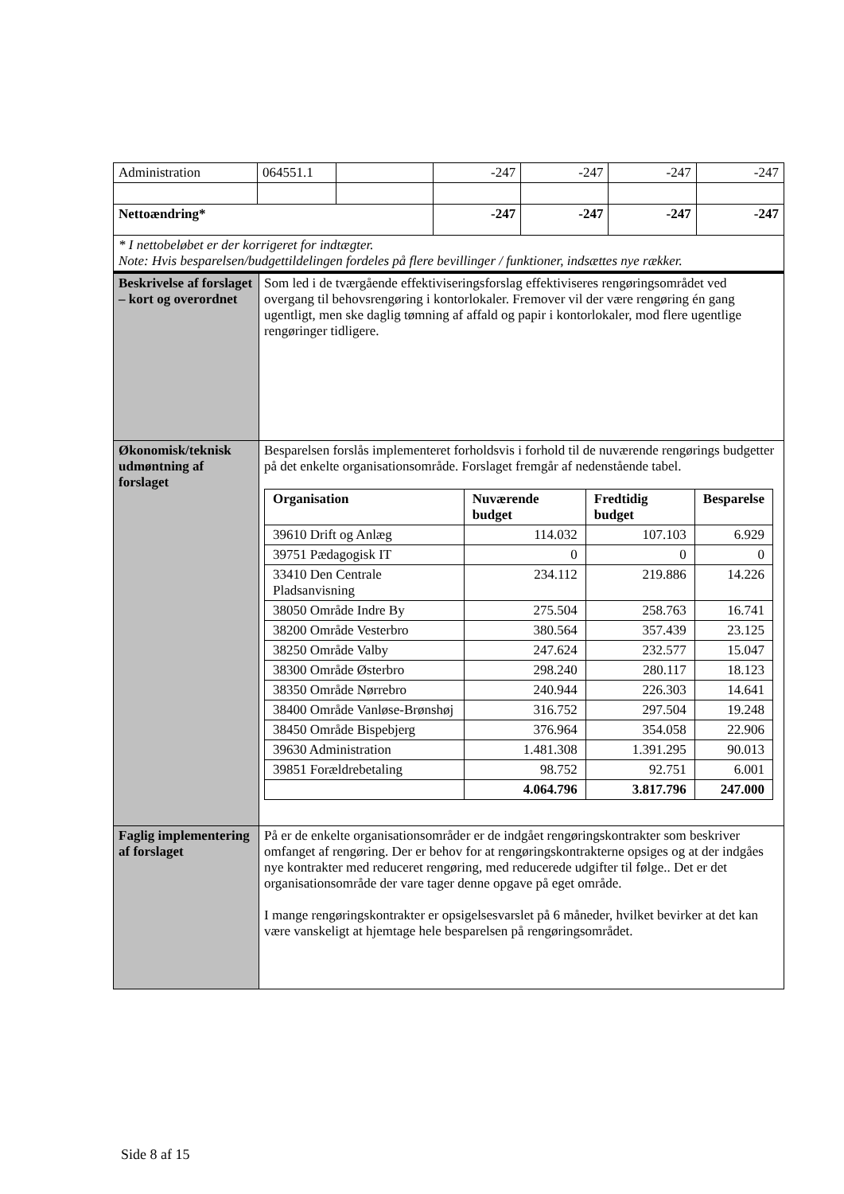| Administration | 064551.1 | | -247 | -247 | -247 | -247 |
| Nettoændring* | | | -247 | -247 | -247 | -247 |
| * I nettobeløbet er der korrigeret for indtægter. Note: Hvis besparelsen/budgettildelingen fordeles på flere bevillinger / funktioner, indsættes nye rækker. | | | | | | |
| Beskrivelse af forslaget – kort og overordnet | Som led i de tværgående effektiviseringsforslag effektiviseres rengøringsområdet ved overgang til behovsrengøring i kontorlokaler. Fremover vil der være rengøring én gang ugentligt, men ske daglig tømning af affald og papir i kontorlokaler, mod flere ugentlige rengøringer tidligere. |
| Økonomisk/teknisk udmøntning af forslaget | Besparelsen forslås implementeret forholdsvis i forhold til de nuværende rengørings budgetter på det enkelte organisationsområde. Forslaget fremgår af nedenstående tabel. / Organisation / Nuværende budget / Fredtidig budget / Besparelse / / --- / --- / --- / --- / / 39610 Drift og Anlæg / 114.032 / 107.103 / 6.929 / / 39751 Pædagogisk IT / 0 / 0 / 0 / / 33410 Den Centrale Pladsanvisning / 234.112 / 219.886 / 14.226 / / 38050 Område Indre By / 275.504 / 258.763 / 16.741 / / 38200 Område Vesterbro / 380.564 / 357.439 / 23.125 / / 38250 Område Valby / 247.624 / 232.577 / 15.047 / / 38300 Område Østerbro / 298.240 / 280.117 / 18.123 / / 38350 Område Nørrebro / 240.944 / 226.303 / 14.641 / / 38400 Område Vanløse-Brønshøj / 316.752 / 297.504 / 19.248 / / 38450 Område Bispebjerg / 376.964 / 354.058 / 22.906 / / 39630 Administration / 1.481.308 / 1.391.295 / 90.013 / / 39851 Forældrebetaling / 98.752 / 92.751 / 6.001 / / / 4.064.796 / 3.817.796 / 247.000 / |
| Faglig implementering af forslaget | På er de enkelte organisationsområder er de indgået rengøringskontrakter som beskriver omfanget af rengøring. Der er behov for at rengøringskontrakterne opsiges og at der indgåes nye kontrakter med reduceret rengøring, med reducerede udgifter til følge.. Det er det organisationsområde der vare tager denne opgave på eget område. I mange rengøringskontrakter er opsigelsesvarslet på 6 måneder, hvilket bevirker at det kan være vanskeligt at hjemtage hele besparelsen på rengøringsområdet. |
Side 8 af 15